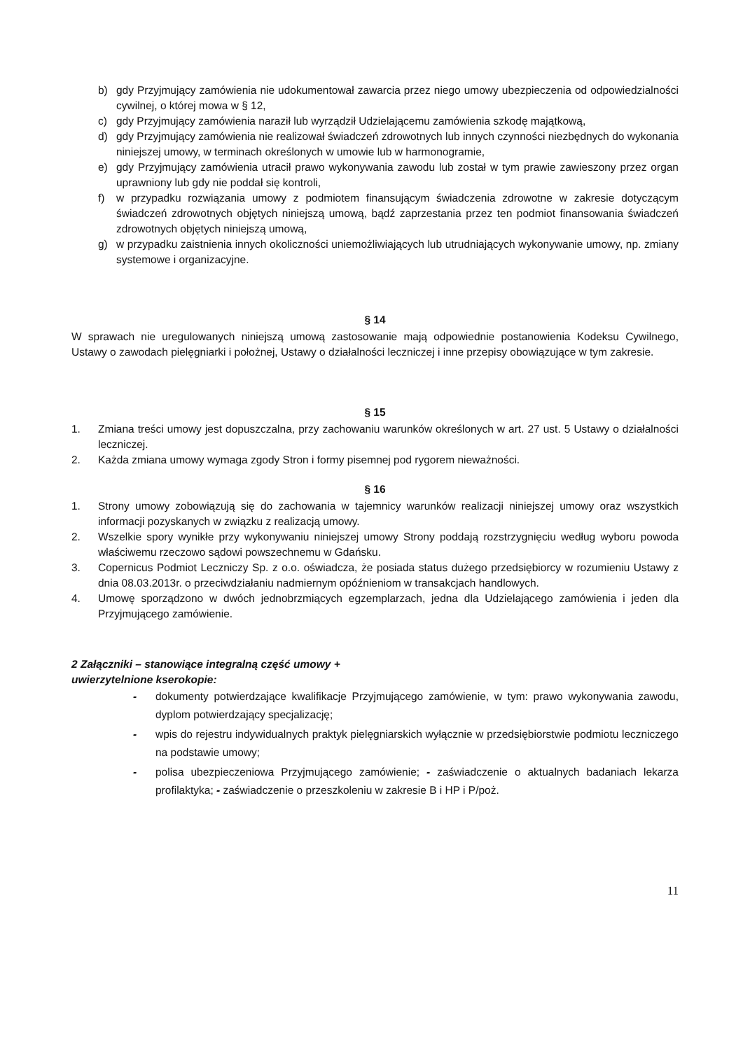b) gdy Przyjmujący zamówienia nie udokumentował zawarcia przez niego umowy ubezpieczenia od odpowiedzialności cywilnej, o której mowa w § 12,
c) gdy Przyjmujący zamówienia naraził lub wyrządził Udzielającemu zamówienia szkodę majątkową,
d) gdy Przyjmujący zamówienia nie realizował świadczeń zdrowotnych lub innych czynności niezbędnych do wykonania niniejszej umowy, w terminach określonych w umowie lub w harmonogramie,
e) gdy Przyjmujący zamówienia utracił prawo wykonywania zawodu lub został w tym prawie zawieszony przez organ uprawniony lub gdy nie poddał się kontroli,
f) w przypadku rozwiązania umowy z podmiotem finansującym świadczenia zdrowotne w zakresie dotyczącym świadczeń zdrowotnych objętych niniejszą umową, bądź zaprzestania przez ten podmiot finansowania świadczeń zdrowotnych objętych niniejszą umową,
g) w przypadku zaistnienia innych okoliczności uniemożliwiających lub utrudniających wykonywanie umowy, np. zmiany systemowe i organizacyjne.
§ 14
W sprawach nie uregulowanych niniejszą umową zastosowanie mają odpowiednie postanowienia Kodeksu Cywilnego, Ustawy o zawodach pielęgniarki i położnej, Ustawy o działalności leczniczej i inne przepisy obowiązujące w tym zakresie.
§ 15
1. Zmiana treści umowy jest dopuszczalna, przy zachowaniu warunków określonych w art. 27 ust. 5 Ustawy o działalności leczniczej.
2. Każda zmiana umowy wymaga zgody Stron i formy pisemnej pod rygorem nieważności.
§ 16
1. Strony umowy zobowiązują się do zachowania w tajemnicy warunków realizacji niniejszej umowy oraz wszystkich informacji pozyskanych w związku z realizacją umowy.
2. Wszelkie spory wynikłe przy wykonywaniu niniejszej umowy Strony poddają rozstrzygnięciu według wyboru powoda właściwemu rzeczowo sądowi powszechnemu w Gdańsku.
3. Copernicus Podmiot Leczniczy Sp. z o.o. oświadcza, że posiada status dużego przedsiębiorcy w rozumieniu Ustawy z dnia 08.03.2013r. o przeciwdziałaniu nadmiernym opóźnieniom w transakcjach handlowych.
4. Umowę sporządzono w dwóch jednobrzmiących egzemplarzach, jedna dla Udzielającego zamówienia i jeden dla Przyjmującego zamówienie.
2 Załączniki – stanowiące integralną część umowy +
uwierzytelnione kserokopie:
- dokumenty potwierdzające kwalifikacje Przyjmującego zamówienie, w tym: prawo wykonywania zawodu, dyplom potwierdzający specjalizację;
- wpis do rejestru indywidualnych praktyk pielęgniarskich wyłącznie w przedsiębiorstwie podmiotu leczniczego na podstawie umowy;
- polisa ubezpieczeniowa Przyjmującego zamówienie; - zaświadczenie o aktualnych badaniach lekarza profilaktyka; - zaświadczenie o przeszkoleniu w zakresie B i HP i P/poż.
11